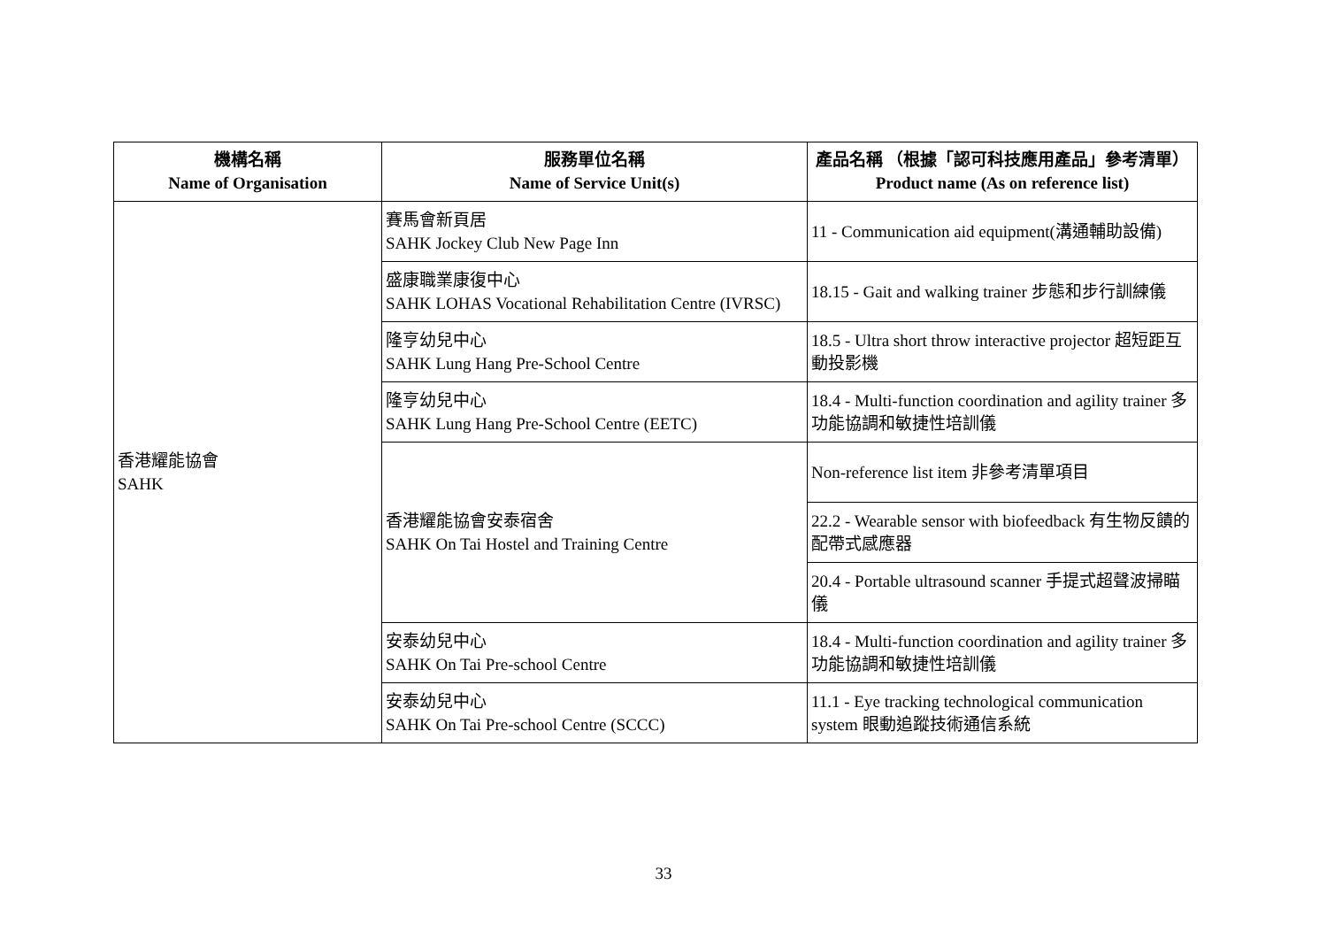| 機構名稱 Name of Organisation | 服務單位名稱 Name of Service Unit(s) | 產品名稱 （根據「認可科技應用產品」參考清單） Product name (As on reference list) |
| --- | --- | --- |
| 香港耀能協會 SAHK | 賽馬會新頁居 SAHK Jockey Club New Page Inn | 11 - Communication aid equipment(溝通輔助設備) |
| | 盛康職業康復中心 SAHK LOHAS Vocational Rehabilitation Centre (IVRSC) | 18.15 - Gait and walking trainer 步態和步行訓練儀 |
| | 隆亨幼兒中心 SAHK Lung Hang Pre-School Centre | 18.5 - Ultra short throw interactive projector 超短距互動投影機 |
| | 隆亨幼兒中心 SAHK Lung Hang Pre-School Centre (EETC) | 18.4 - Multi-function coordination and agility trainer 多功能協調和敏捷性培訓儀 |
| | 香港耀能協會安泰宿舍 SAHK On Tai Hostel and Training Centre | Non-reference list item 非參考清單項目 |
| | | 22.2 - Wearable sensor with biofeedback 有生物反饋的配帶式感應器 |
| | | 20.4 - Portable ultrasound scanner 手提式超聲波掃瞄儀 |
| | 安泰幼兒中心 SAHK On Tai Pre-school Centre | 18.4 - Multi-function coordination and agility trainer 多功能協調和敏捷性培訓儀 |
| | 安泰幼兒中心 SAHK On Tai Pre-school Centre (SCCC) | 11.1 - Eye tracking technological communication system 眼動追蹤技術通信系統 |
33